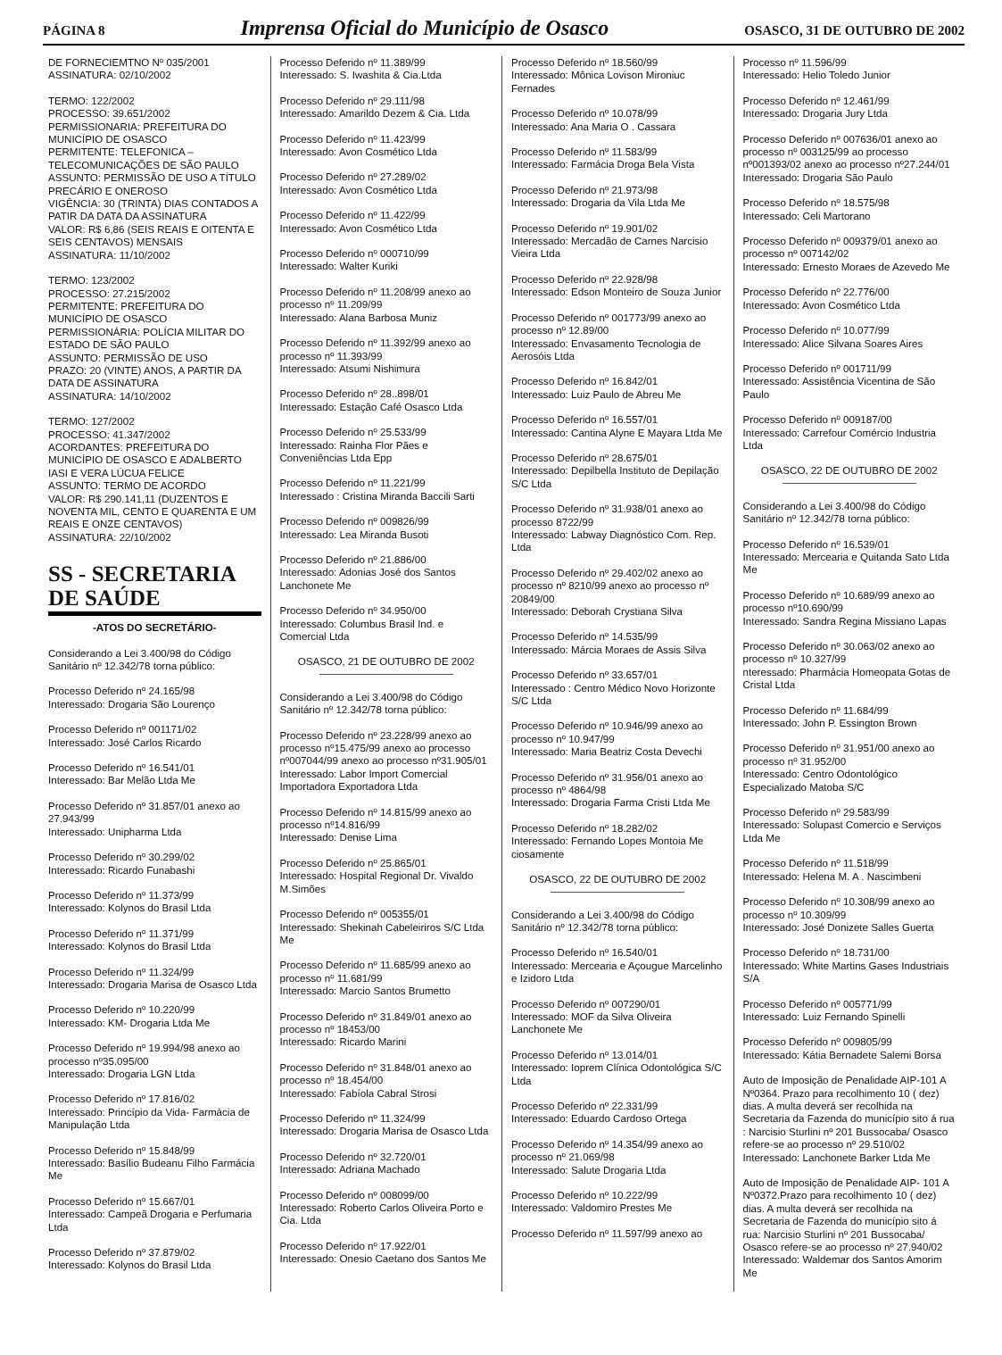PÁGINA 8
Imprensa Oficial do Município de Osasco
OSASCO, 31 DE OUTUBRO DE 2002
DE FORNECIEMTNO Nº 035/2001
ASSINATURA: 02/10/2002
TERMO: 122/2002
PROCESSO: 39.651/2002
PERMISSIONARIA: PREFEITURA DO MUNICÍPIO DE OSASCO
PERMITENTE: TELEFONICA – TELECOMUNICAÇÕES DE SÃO PAULO
ASSUNTO: PERMISSÃO DE USO A TÍTULO PRECÁRIO E ONEROSO
VIGÊNCIA: 30 (TRINTA) DIAS CONTADOS A PATIR DA DATA DA ASSINATURA
VALOR: R$ 6,86 (SEIS REAIS E OITENTA E SEIS CENTAVOS) MENSAIS
ASSINATURA: 11/10/2002
TERMO: 123/2002
PROCESSO: 27.215/2002
PERMITENTE: PREFEITURA DO MUNICÍPIO DE OSASCO
PERMISSIONÁRIA: POLÍCIA MILITAR DO ESTADO DE SÃO PAULO
ASSUNTO: PERMISSÃO DE USO
PRAZO: 20 (VINTE) ANOS, A PARTIR DA DATA DE ASSINATURA
ASSINATURA: 14/10/2002
TERMO: 127/2002
PROCESSO: 41.347/2002
ACORDANTES: PREFEITURA DO MUNICÍPIO DE OSASCO E ADALBERTO IASI E VERA LÚCUA FELICE
ASSUNTO: TERMO DE ACORDO
VALOR: R$ 290.141,11 (DUZENTOS E NOVENTA MIL, CENTO E QUARENTA E UM REAIS E ONZE CENTAVOS)
ASSINATURA: 22/10/2002
SS - SECRETARIA DE SAÚDE
-ATOS DO SECRETÁRIO-
Considerando a Lei 3.400/98 do Código Sanitário nº 12.342/78 torna público:
Processo Deferido nº 24.165/98
Interessado: Drogaria São Lourenço
Processo Deferido nº 001171/02
Interessado: José Carlos Ricardo
Processo Deferido nº 16.541/01
Interessado: Bar Melão Ltda Me
Processo Deferido nº 31.857/01 anexo ao 27.943/99
Interessado: Unipharma Ltda
Processo Deferido nº 30.299/02
Interessado: Ricardo Funabashi
Processo Deferido nº 11.373/99
Interessado: Kolynos do Brasil Ltda
Processo Deferido nº 11.371/99
Interessado: Kolynos do Brasil Ltda
Processo Deferido nº 11.324/99
Interessado: Drogaria Marisa de Osasco Ltda
Processo Deferido nº 10.220/99
Interessado: KM- Drogaria Ltda Me
Processo Deferido nº 19.994/98 anexo ao processo nº35.095/00
Interessado: Drogaria LGN Ltda
Processo Deferido nº 17.816/02
Interessado: Princípio da Vida- Farmácia de Manipulação Ltda
Processo Deferido nº 15.848/99
Interessado: Basílio Budeanu Filho Farmácia Me
Processo Deferido nº 15.667/01
Interessado: Campeã Drogaria e Perfumaria Ltda
Processo Deferido nº 37.879/02
Interessado: Kolynos do Brasil Ltda
Processo Deferido nº 11.389/99
Interessado: S. Iwashita & Cia.Ltda
Processo Deferido nº 29.111/98
Interessado: Amarildo Dezem & Cia. Ltda
Processo Deferido nº 11.423/99
Interessado: Avon Cosmético Ltda
Processo Deferido nº 27.289/02
Interessado: Avon Cosmético Ltda
Processo Deferido nº 11.422/99
Interessado: Avon Cosmético Ltda
Processo Deferido nº 000710/99
Interessado: Walter Kuriki
Processo Deferido nº 11.208/99 anexo ao processo nº 11.209/99
Interessado: Alana Barbosa Muniz
Processo Deferido nº 11.392/99 anexo ao processo nº 11.393/99
Interessado: Atsumi Nishimura
Processo Deferido nº 28..898/01
Interessado: Estação Café Osasco Ltda
Processo Deferido nº 25.533/99
Interessado: Rainha Flor Pães e Conveniências Ltda Epp
Processo Deferido nº 11.221/99
Interessado : Cristina Miranda Baccili Sarti
Processo Deferido nº 009826/99
Interessado: Lea Miranda Busoti
Processo Deferido nº 21.886/00
Interessado: Adonias José dos Santos Lanchonete Me
Processo Deferido nº 34.950/00
Interessado: Columbus Brasil Ind. e Comercial Ltda
OSASCO, 21 DE OUTUBRO DE 2002
Considerando a Lei 3.400/98 do Código Sanitário nº 12.342/78 torna público:
Processo Deferido nº 23.228/99 anexo ao processo nº15.475/99 anexo ao processo nº007044/99 anexo ao processo nº31.905/01
Interessado: Labor Import Comercial Importadora Exportadora Ltda
Processo Deferido nº 14.815/99 anexo ao processo nº14.816/99
Interessado: Denise Lima
Processo Deferido nº 25.865/01
Interessado: Hospital Regional Dr. Vivaldo M.Simões
Processo Deferido nº 005355/01
Interessado: Shekinah Cabeleiriros S/C Ltda Me
Processo Deferido nº 11.685/99 anexo ao processo nº 11.681/99
Interessado: Marcio Santos Brumetto
Processo Deferido nº 31.849/01 anexo ao processo nº 18453/00
Interessado: Ricardo Marini
Processo Deferido nº 31.848/01 anexo ao processo nº 18.454/00
Interessado: Fabíola Cabral Strosi
Processo Deferido nº 11.324/99
Interessado: Drogaria Marisa de Osasco Ltda
Processo Deferido nº 32.720/01
Interessado: Adriana Machado
Processo Deferido nº 008099/00
Interessado: Roberto Carlos Oliveira Porto e Cia. Ltda
Processo Deferido nº 17.922/01
Interessado: Onesio Caetano dos Santos Me
Processo Deferido nº 18.560/99
Interessado: Mônica Lovison Mironiuc Fernades
Processo Deferido nº 10.078/99
Interessado: Ana Maria O . Cassara
Processo Deferido nº 11.583/99
Interessado: Farmácia Droga Bela Vista
Processo Deferido nº 21.973/98
Interessado: Drogaria da Vila Ltda Me
Processo Deferido nº 19.901/02
Interessado: Mercadão de Carnes Narcisio Vieira Ltda
Processo Deferido nº 22.928/98
Interessado: Edson Monteiro de Souza Junior
Processo Deferido nº 001773/99 anexo ao processo nº 12.89/00
Interessado: Envasamento Tecnologia de Aerosóis Ltda
Processo Deferido nº 16.842/01
Interessado: Luiz Paulo de Abreu Me
Processo Deferido nº 16.557/01
Interessado: Cantina Alyne E Mayara Ltda Me
Processo Deferido nº 28.675/01
Interessado: Depilbella Instituto de Depilação S/C Ltda
Processo Deferido nº 31.938/01 anexo ao processo 8722/99
Interessado: Labway Diagnóstico Com. Rep. Ltda
Processo Deferido nº 29.402/02 anexo ao processo nº 8210/99 anexo ao processo nº 20849/00
Interessado: Deborah Crystiana Silva
Processo Deferido nº 14.535/99
Interessado: Márcia Moraes de Assis Silva
Processo Deferido nº 33.657/01
Interessado : Centro Médico Novo Horizonte S/C Ltda
Processo Deferido nº 10.946/99 anexo ao processo nº 10.947/99
Interessado: Maria Beatriz Costa Devechi
Processo Deferido nº 31.956/01 anexo ao processo nº 4864/98
Interessado: Drogaria Farma Cristi Ltda Me
Processo Deferido nº 18.282/02
Interessado: Fernando Lopes Montoia Me ciosamente
OSASCO, 22 DE OUTUBRO DE 2002
Considerando a Lei 3.400/98 do Código Sanitário nº 12.342/78 torna público:
Processo Deferido nº 16.540/01
Interessado: Mercearia e Açougue Marcelinho e Izidoro Ltda
Processo Deferido nº 007290/01
Interessado: MOF da Silva Oliveira Lanchonete Me
Processo Deferido nº 13.014/01
Interessado: Ioprem Clínica Odontológica S/C Ltda
Processo Deferido nº 22.331/99
Interessado: Eduardo Cardoso Ortega
Processo Deferido nº 14.354/99 anexo ao processo nº 21.069/98
Interessado: Salute Drogaria Ltda
Processo Deferido nº 10.222/99
Interessado: Valdomiro Prestes Me
Processo Deferido nº 11.597/99 anexo ao
Processo nº 11.596/99
Interessado: Helio Toledo Junior
Processo Deferido nº 12.461/99
Interessado: Drogaria Jury Ltda
Processo Deferido nº 007636/01 anexo ao processo nº 003125/99 ao processo nº001393/02 anexo ao processo nº27.244/01
Interessado: Drogaria São Paulo
Processo Deferido nº 18.575/98
Interessado: Celi Martorano
Processo Deferido nº 009379/01 anexo ao processo nº 007142/02
Interessado: Ernesto Moraes de Azevedo Me
Processo Deferido nº 22.776/00
Interessado: Avon Cosmético Ltda
Processo Deferido nº 10.077/99
Interessado: Alice Silvana Soares Aires
Processo Deferido nº 001711/99
Interessado: Assistência Vicentina de São Paulo
Processo Deferido nº 009187/00
Interessado: Carrefour Comércio Industria Ltda
OSASCO, 22 DE OUTUBRO DE 2002
Considerando a Lei 3.400/98 do Código Sanitário nº 12.342/78 torna público:
Processo Deferido nº 16.539/01
Interessado: Mercearia e Quitanda Sato Ltda Me
Processo Deferido nº 10.689/99 anexo ao processo nº10.690/99
Interessado: Sandra Regina Missiano Lapas
Processo Deferido nº 30.063/02 anexo ao processo nº 10.327/99
nteressado: Pharmácia Homeopata Gotas de Cristal Ltda
Processo Deferido nº 11.684/99
Interessado: John P. Essington Brown
Processo Deferido nº 31.951/00 anexo ao processo nº 31.952/00
Interessado: Centro Odontológico Especializado Matoba S/C
Processo Deferido nº 29.583/99
Interessado: Solupast Comercio e Serviços Ltda Me
Processo Deferido nº 11.518/99
Interessado: Helena M. A . Nascimbeni
Processo Deferido nº 10.308/99 anexo ao processo nº 10.309/99
Interessado: José Donizete Salles Guerta
Processo Deferido nº 18.731/00
Interessado: White Martins Gases Industriais S/A
Processo Deferido nº 005771/99
Interessado: Luiz Fernando Spinelli
Processo Deferido nº 009805/99
Interessado: Kátia Bernadete Salemi Borsa
Auto de Imposição de Penalidade AIP-101 A Nº0364. Prazo para recolhimento 10 ( dez) dias. A multa deverá ser recolhida na Secretaria da Fazenda do município sito á rua : Narcisio Sturlini nº 201 Bussocaba/ Osasco refere-se ao processo nº 29.510/02
Interessado: Lanchonete Barker Ltda Me
Auto de Imposição de Penalidade AIP- 101 A Nº0372.Prazo para recolhimento 10 ( dez) dias. A multa deverá ser recolhida na Secretaria de Fazenda do município sito á rua: Narcisio Sturlini nº 201 Bussocaba/ Osasco refere-se ao processo nº 27.940/02
Interessado: Waldemar dos Santos Amorim Me